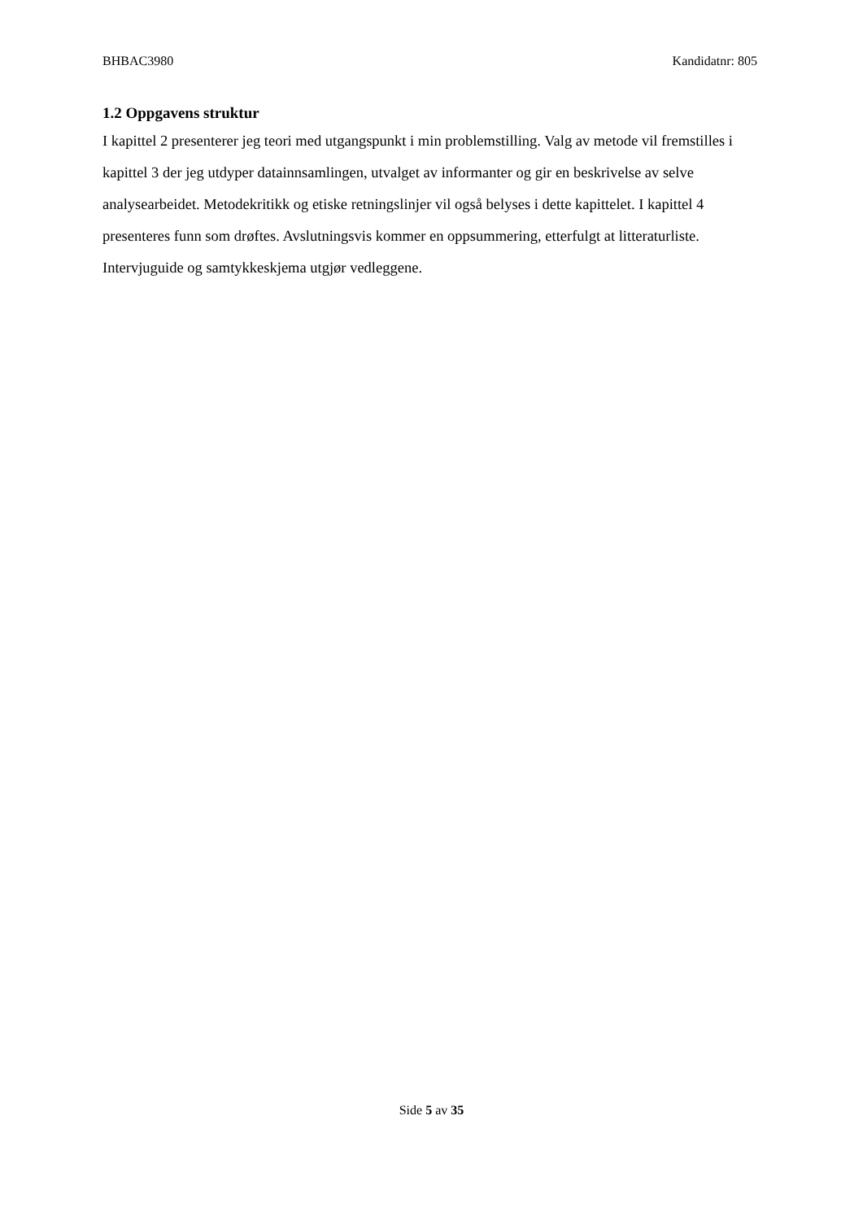BHBAC3980 Kandidatnr: 805
1.2 Oppgavens struktur
I kapittel 2 presenterer jeg teori med utgangspunkt i min problemstilling. Valg av metode vil fremstilles i kapittel 3 der jeg utdyper datainnsamlingen, utvalget av informanter og gir en beskrivelse av selve analysearbeidet. Metodekritikk og etiske retningslinjer vil også belyses i dette kapittelet. I kapittel 4 presenteres funn som drøftes. Avslutningsvis kommer en oppsummering, etterfulgt at litteraturliste. Intervjuguide og samtykkeskjema utgjør vedleggene.
Side 5 av 35